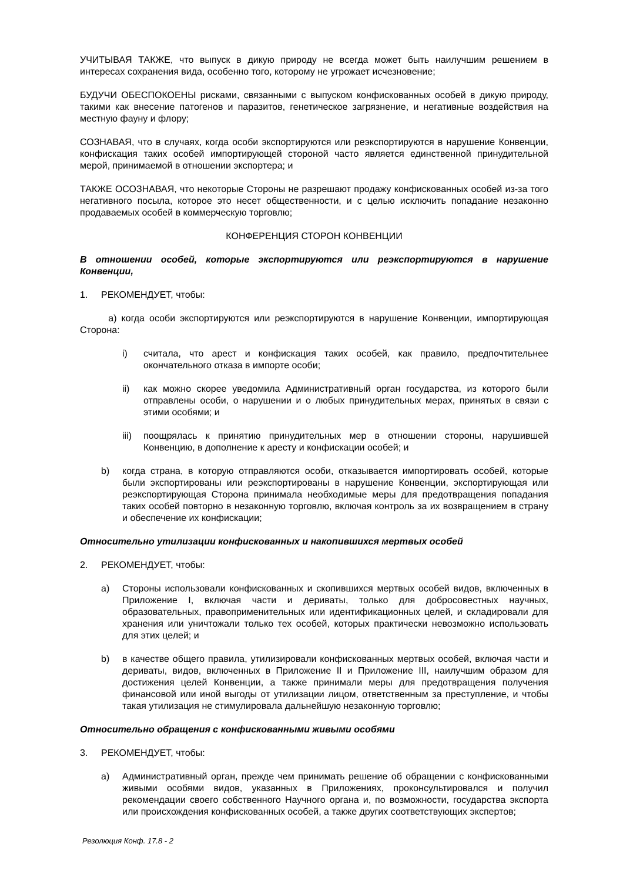УЧИТЫВАЯ ТАКЖЕ, что выпуск в дикую природу не всегда может быть наилучшим решением в интересах сохранения вида, особенно того, которому не угрожает исчезновение;
БУДУЧИ ОБЕСПОКОЕНЫ рисками, связанными с выпуском конфискованных особей в дикую природу, такими как внесение патогенов и паразитов, генетическое загрязнение, и негативные воздействия на местную фауну и флору;
СОЗНАВАЯ, что в случаях, когда особи экспортируются или реэкспортируются в нарушение Конвенции, конфискация таких особей импортирующей стороной часто является единственной принудительной мерой, принимаемой в отношении экспортера; и
ТАКЖЕ ОСОЗНАВАЯ, что некоторые Стороны не разрешают продажу конфискованных особей из-за того негативного посыла, которое это несет общественности, и с целью исключить попадание незаконно продаваемых особей в коммерческую торговлю;
КОНФЕРЕНЦИЯ СТОРОН КОНВЕНЦИИ
В отношении особей, которые экспортируются или реэкспортируются в нарушение Конвенции,
1. РЕКОМЕНДУЕТ, чтобы:
a) когда особи экспортируются или реэкспортируются в нарушение Конвенции, импортирующая Сторона:
i) считала, что арест и конфискация таких особей, как правило, предпочтительнее окончательного отказа в импорте особи;
ii) как можно скорее уведомила Административный орган государства, из которого были отправлены особи, о нарушении и о любых принудительных мерах, принятых в связи с этими особями; и
iii) поощрялась к принятию принудительных мер в отношении стороны, нарушившей Конвенцию, в дополнение к аресту и конфискации особей; и
b) когда страна, в которую отправляются особи, отказывается импортировать особей, которые были экспортированы или реэкспортированы в нарушение Конвенции, экспортирующая или реэкспортирующая Сторона принимала необходимые меры для предотвращения попадания таких особей повторно в незаконную торговлю, включая контроль за их возвращением в страну и обеспечение их конфискации;
Относительно утилизации конфискованных и накопившихся мертвых особей
2. РЕКОМЕНДУЕТ, чтобы:
a) Стороны использовали конфискованных и скопившихся мертвых особей видов, включенных в Приложение I, включая части и дериваты, только для добросовестных научных, образовательных, правоприменительных или идентификационных целей, и складировали для хранения или уничтожали только тех особей, которых практически невозможно использовать для этих целей; и
b) в качестве общего правила, утилизировали конфискованных мертвых особей, включая части и дериваты, видов, включенных в Приложение II и Приложение III, наилучшим образом для достижения целей Конвенции, а также принимали меры для предотвращения получения финансовой или иной выгоды от утилизации лицом, ответственным за преступление, и чтобы такая утилизация не стимулировала дальнейшую незаконную торговлю;
Относительно обращения с конфискованными живыми особями
3. РЕКОМЕНДУЕТ, чтобы:
a) Административный орган, прежде чем принимать решение об обращении с конфискованными живыми особями видов, указанных в Приложениях, проконсультировался и получил рекомендации своего собственного Научного органа и, по возможности, государства экспорта или происхождения конфискованных особей, а также других соответствующих экспертов;
Резолюция Конф. 17.8 - 2